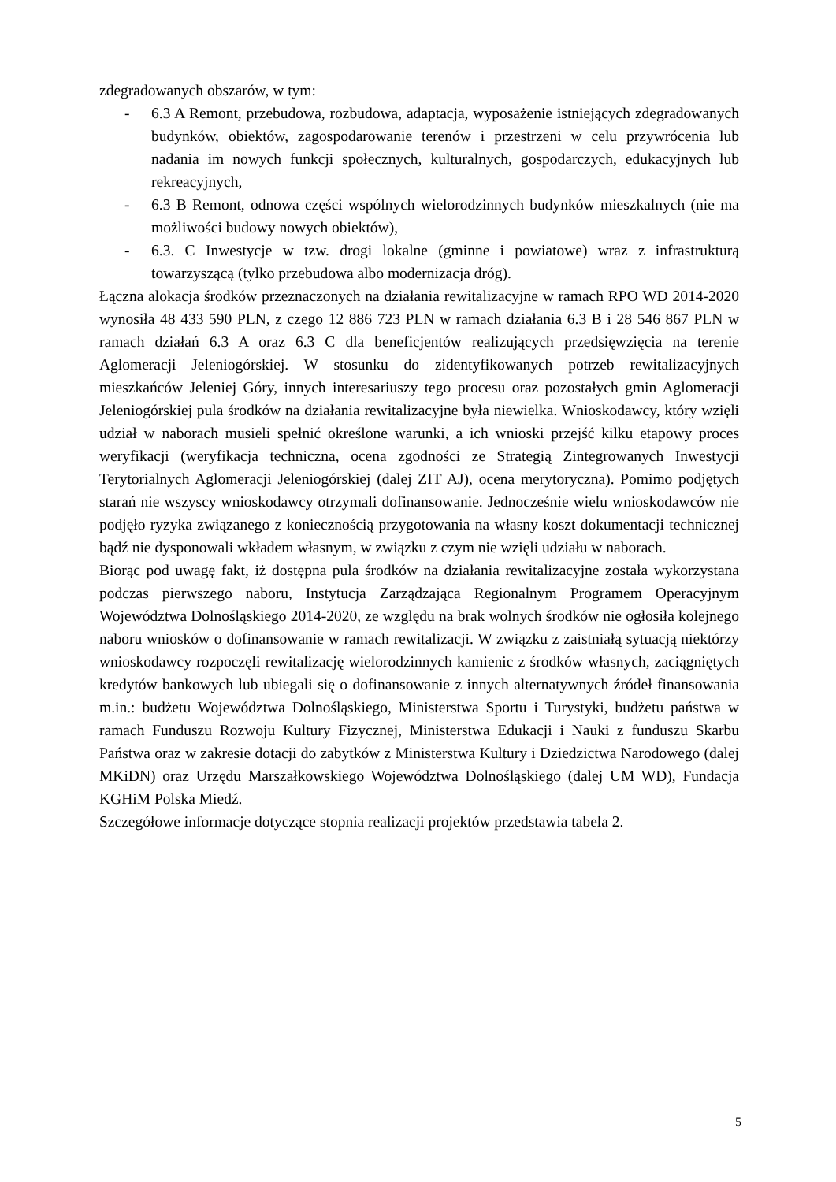zdegradowanych obszarów, w tym:
- 6.3 A Remont, przebudowa, rozbudowa, adaptacja, wyposażenie istniejących zdegradowanych budynków, obiektów, zagospodarowanie terenów i przestrzeni w celu przywrócenia lub nadania im nowych funkcji społecznych, kulturalnych, gospodarczych, edukacyjnych lub rekreacyjnych,
- 6.3 B Remont, odnowa części wspólnych wielorodzinnych budynków mieszkalnych (nie ma możliwości budowy nowych obiektów),
- 6.3. C Inwestycje w tzw. drogi lokalne (gminne i powiatowe) wraz z infrastrukturą towarzyszącą (tylko przebudowa albo modernizacja dróg).
Łączna alokacja środków przeznaczonych na działania rewitalizacyjne w ramach RPO WD 2014-2020 wynosiła 48 433 590 PLN, z czego 12 886 723 PLN w ramach działania 6.3 B i 28 546 867 PLN w ramach działań 6.3 A oraz 6.3 C dla beneficjentów realizujących przedsięwzięcia na terenie Aglomeracji Jeleniogórskiej. W stosunku do zidentyfikowanych potrzeb rewitalizacyjnych mieszkańców Jeleniej Góry, innych interesariuszy tego procesu oraz pozostałych gmin Aglomeracji Jeleniogórskiej pula środków na działania rewitalizacyjne była niewielka. Wnioskodawcy, który wzięli udział w naborach musieli spełnić określone warunki, a ich wnioski przejść kilku etapowy proces weryfikacji (weryfikacja techniczna, ocena zgodności ze Strategią Zintegrowanych Inwestycji Terytorialnych Aglomeracji Jeleniogórskiej (dalej ZIT AJ), ocena merytoryczna). Pomimo podjętych starań nie wszyscy wnioskodawcy otrzymali dofinansowanie. Jednocześnie wielu wnioskodawców nie podjęło ryzyka związanego z koniecznością przygotowania na własny koszt dokumentacji technicznej bądź nie dysponowali wkładem własnym, w związku z czym nie wzięli udziału w naborach.
Biorąc pod uwagę fakt, iż dostępna pula środków na działania rewitalizacyjne została wykorzystana podczas pierwszego naboru, Instytucja Zarządzająca Regionalnym Programem Operacyjnym Województwa Dolnośląskiego 2014-2020, ze względu na brak wolnych środków nie ogłosiła kolejnego naboru wniosków o dofinansowanie w ramach rewitalizacji. W związku z zaistniałą sytuacją niektórzy wnioskodawcy rozpoczęli rewitalizację wielorodzinnych kamienic z środków własnych, zaciągniętych kredytów bankowych lub ubiegali się o dofinansowanie z innych alternatywnych źródeł finansowania m.in.: budżetu Województwa Dolnośląskiego, Ministerstwa Sportu i Turystyki, budżetu państwa w ramach Funduszu Rozwoju Kultury Fizycznej, Ministerstwa Edukacji i Nauki z funduszu Skarbu Państwa oraz w zakresie dotacji do zabytków z Ministerstwa Kultury i Dziedzictwa Narodowego (dalej MKiDN) oraz Urzędu Marszałkowskiego Województwa Dolnośląskiego (dalej UM WD), Fundacja KGHiM Polska Miedź.
Szczegółowe informacje dotyczące stopnia realizacji projektów przedstawia tabela 2.
5